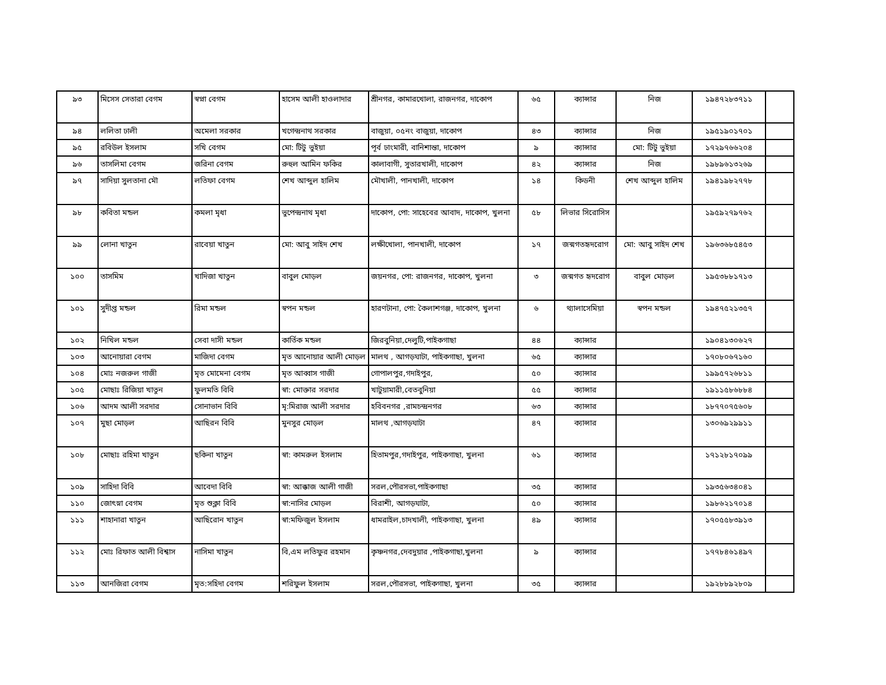| ৯৩ | মিসেস সেতারা বেগম | স্বপ্না বেগম | হাসেম আলী হাওলাদার | শ্রীনগর, কামারখোলা, রাজনগর, দাকোপ | ৬৫ | ক্যান্সার | নিজ | ১৯৪৭২৮৩৭১১ | |
| ৯৪ | ললিতা ঢালী | অমেলা সরকার | খগেন্দ্রনাথ সরকার | বাজুয়া, ০৫নং বাজুয়া, দাকোপ | ৪৩ | ক্যান্সার | নিজ | ১৯৫১৯০১৭০১ | |
| ৯৫ | রবিউল ইসলাম | সখি বেগম | মো: টিটু ভুইয়া | পূর্ব ঢাংমারী, বানিশান্তা, দাকোপ | ৯ | ক্যান্সার | মো: টিটু ভুইয়া | ১৭২৯৭৬৬২০৪ | |
| ৯৬ | তাসলিমা বেগম | জরিনা বেগম | রুহুল আমিন ফকির | কালাবাগী, সুতারখালী, দাকোপ | ৪২ | ক্যান্সার | নিজ | ১৯৮৯৬১৩২৬৯ | |
| ৯৭ | সাদিয়া সুলতানা মৌ | লতিফা বেগম | শেখ আব্দুল হালিম | মৌখালী, পানখালী, দাকোপ | ১৪ | কিডনী | শেখ আব্দুল হালিম | ১৯৪১৯৮২৭৭৮ | |
| ৯৮ | কবিতা মন্ডল | কমলা মৃধা | ভুপেন্দ্রনাথ মৃধা | দাকোপ, পো: সাহেবের আবাদ, দাকোপ, খুলনা | ৫৮ | লিভার সিরোসিস | | ১৯৫৯২৭৯৭৬২ | |
| ৯৯ | লোনা খাতুন | রাবেয়া খাতুন | মো: আবু সাইদ শেখ | লক্ষীখোলা, পানখালী, দাকোপ | ১৭ | জন্মগতহৃদরোগ | মো: আবু সাইদ শেখ | ১৯৬৩৬৮৫৪৫৩ | |
| ১০০ | তাসমিম | খাদিজা খাতুন | বাবুল মোড়ল | জয়নগর, পো: রাজনগর, দাকোপ, খুলনা | ৩ | জন্মগত হৃদরোগ | বাবুল মোড়ল | ১৯৫৩৮৮১৭১৩ | |
| ১০১ | সুদীপ্ত মন্ডল | রিমা মন্ডল | স্বপন মন্ডল | হারণটানা, পো: কৈলাশগঞ্জ, দাকোপ, খুলনা | ৬ | থ্যালাসেমিয়া | স্বপন মন্ডল | ১৯৪৭৫২১৩৫৭ | |
| ১০২ | নিখিল মন্ডল | সেবা দাসী মন্ডল | কার্তিক মন্ডল | জিরবুনিয়া,দেলুটি,পাইকগাছা | ৪৪ | ক্যান্সার | | ১৯০৪১৩০৬২৭ | |
| ১০৩ | আনোয়ারা বেগম | মাজিদা বেগম | মৃত আনোয়ার আলী মোড়ল | মালথ , আগড়ঘাটা, পাইকগাছা, খুলনা | ৬৫ | ক্যান্সার | | ১৭০৮০৬৭১৬০ | |
| ১০৪ | মোঃ নজরুল গাজী | মৃত মোমেনা বেগম | মৃত আব্বাস গাজী | গোপালপুর,গদাইপুর, | ৫০ | ক্যান্সার | | ১৯৯৫৭২৬৮১১ | |
| ১০৫ | মোছাঃ রিজিয়া খাতুন | ফুলমতি বিবি | স্বা: মোক্তার সরদার | খাটুয়ামারী,বেতবুনিয়া | ৫৫ | ক্যান্সার | | ১৯১১৫৮৬৮৮৪ | |
| ১০৬ | আদম আলী সরদার | সোনাভান বিবি | মৃ:মিরাজ আলী সরদার | হবিবনগর ,রামচন্দ্রনগর | ৬৩ | ক্যান্সার | | ১৮৭৭০৭৫৬০৮ | |
| ১০৭ | মুছা মোড়ল | আছিরন বিবি | মুনসুর মোড়ল | মালথ ,আগড়ঘাটা | ৪৭ | ক্যান্সার | | ১৩০৬৯২৯৯১১ | |
| ১০৮ | মোছাঃ রহিমা খাতুন | ছকিনা খাতুন | স্বা: কামরুল ইসলাম | হিতামপুর,গদাইপুর, পাইকগাছা, খুলনা | ৬১ | ক্যান্সার | | ১৭১২৮১৭০৯৯ | |
| ১০৯ | সাহিদা বিবি | আবেদা বিবি | স্বা: আক্কাজ আলী গাজী | সরল,পৌরসভা,পাইকগাছা | ৩৫ | ক্যান্সার | | ১৯৩৫৬৩৪০৪১ | |
| ১১০ | জোৎস্না বেগম | মৃত শুক্লা বিবি | স্বা:নাসির মোড়ল | বিরাশী, আগড়ঘাটা, | ৫০ | ক্যান্সার | | ১৯৮৬২১৭০১৪ | |
| ১১১ | শাহানারা খাতুন | আছিরোন খাতুন | স্বা:মফিজুল ইসলাম | ধামরাইল,চাদখালী, পাইকগাছা, খুলনা | ৪৯ | ক্যান্সার | | ১৭০৫৫৮৩৯১৩ | |
| ১১২ | মোঃ রিফাত আলী বিশ্বাস | নাসিমা খাতুন | বি,এম লতিফুর রহমান | কৃষ্ণনগর,দেবদুয়ার ,পাইকগাছা,খুলনা | ৯ | ক্যান্সার | | ১৭৭৮৪৬১৪৯৭ | |
| ১১৩ | আনজিরা বেগম | মৃত:সহিদা বেগম | শরিফুল ইসলাম | সরল,পৌরসভা, পাইকগাছা, খুলনা | ৩৫ | ক্যান্সার | | ১৯২৮৮৯২৮০৯ | |